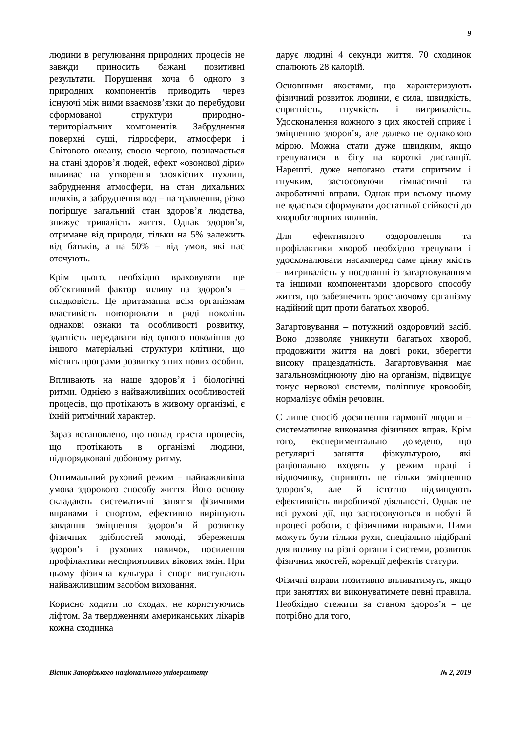9
людини в регулювання природних процесів не завжди приносить бажані позитивні результати. Порушення хоча б одного з природних компонентів приводить через існуючі між ними взаємозв’язки до перебудови сформованої структури природно-територіальних компонентів. Забруднення поверхні суші, гідросфери, атмосфери і Світового океану, своєю чергою, позначається на стані здоров’я людей, ефект «озонової діри» впливає на утворення злоякісних пухлин, забруднення атмосфери, на стан дихальних шляхів, а забруднення вод – на травлення, різко погіршує загальний стан здоров’я людства, знижує тривалість життя. Однак здоров’я, отримане від природи, тільки на 5% залежить від батьків, а на 50% – від умов, які нас оточують.
Крім цього, необхідно враховувати ще об’єктивний фактор впливу на здоров’я – спадковість. Це притаманна всім організмам властивість повторювати в ряді поколінь однакові ознаки та особливості розвитку, здатність передавати від одного покоління до іншого матеріальні структури клітини, що містять програми розвитку з них нових особин.
Впливають на наше здоров’я і біологічні ритми. Однією з найважливіших особливостей процесів, що протікають в живому організмі, є їхній ритмічний характер.
Зараз встановлено, що понад триста процесів, що протікають в організмі людини, підпорядковані добовому ритму.
Оптимальний руховий режим – найважливіша умова здорового способу життя. Його основу складають систематичні заняття фізичними вправами і спортом, ефективно вирішують завдання зміцнення здоров’я й розвитку фізичних здібностей молоді, збереження здоров’я і рухових навичок, посилення профілактики несприятливих вікових змін. При цьому фізична культура і спорт виступають найважливішим засобом виховання.
Корисно ходити по сходах, не користуючись ліфтом. За твердженням американських лікарів кожна сходинка
дарує людині 4 секунди життя. 70 сходинок спалюють 28 калорій.
Основними якостями, що характеризують фізичний розвиток людини, є сила, швидкість, спритність, гнучкість і витривалість. Удосконалення кожного з цих якостей сприяє і зміцненню здоров’я, але далеко не однаковою мірою. Можна стати дуже швидким, якщо тренуватися в бігу на короткі дистанції. Нарешті, дуже непогано стати спритним і гнучким, застосовуючи гімнастичні та акробатичні вправи. Однак при всьому цьому не вдається сформувати достатньої стійкості до хвороботворних впливів.
Для ефективного оздоровлення та профілактики хвороб необхідно тренувати і удосконалювати насамперед саме цінну якість – витривалість у поєднанні із загартовуванням та іншими компонентами здорового способу життя, що забезпечить зростаючому організму надійний щит проти багатьох хвороб.
Загартовування – потужний оздоровчий засіб. Воно дозволяє уникнути багатьох хвороб, продовжити життя на довгі роки, зберегти високу працездатність. Загартовування має загальнозміцнюючу дію на організм, підвищує тонус нервової системи, поліпшує кровообіг, нормалізує обмін речовин.
Є лише спосіб досягнення гармонії людини – систематичне виконання фізичних вправ. Крім того, експериментально доведено, що регулярні заняття фізкультурою, які раціонально входять у режим праці і відпочинку, сприяють не тільки зміцненню здоров’я, але й істотно підвищують ефективність виробничої діяльності. Однак не всі рухові дії, що застосовуються в побуті й процесі роботи, є фізичними вправами. Ними можуть бути тільки рухи, спеціально підібрані для впливу на різні органи і системи, розвиток фізичних якостей, корекції дефектів статури.
Фізичні вправи позитивно впливатимуть, якщо при заняттях ви виконуватимете певні правила. Необхідно стежити за станом здоров’я – це потрібно для того,
Вісник Запорізького національного університету № 2, 2019